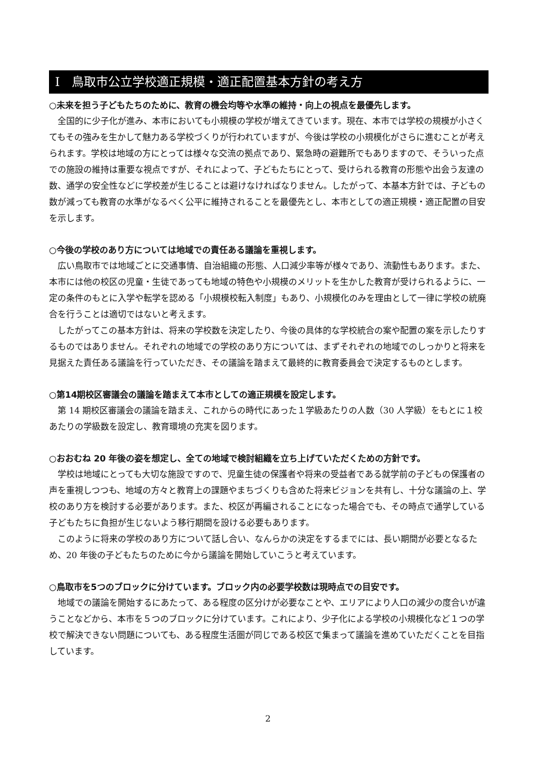Ⅰ　鳥取市公立学校適正規模・適正配置基本方針の考え方
○未来を担う子どもたちのために、教育の機会均等や水準の維持・向上の視点を最優先します。
全国的に少子化が進み、本市においても小規模の学校が増えてきています。現在、本市では学校の規模が小さくてもその強みを生かして魅力ある学校づくりが行われていますが、今後は学校の小規模化がさらに進むことが考えられます。学校は地域の方にとっては様々な交流の拠点であり、緊急時の避難所でもありますので、そういった点での施設の維持は重要な視点ですが、それによって、子どもたちにとって、受けられる教育の形態や出会う友達の数、通学の安全性などに学校差が生じることは避けなければなりません。したがって、本基本方針では、子どもの数が減っても教育の水準がなるべく公平に維持されることを最優先とし、本市としての適正規模・適正配置の目安を示します。
○今後の学校のあり方については地域での責任ある議論を重視します。
広い鳥取市では地域ごとに交通事情、自治組織の形態、人口減少率等が様々であり、流動性もあります。また、本市には他の校区の児童・生徒であっても地域の特色や小規模のメリットを生かした教育が受けられるように、一定の条件のもとに入学や転学を認める「小規模校転入制度」もあり、小規模化のみを理由として一律に学校の統廃合を行うことは適切ではないと考えます。
したがってこの基本方針は、将来の学校数を決定したり、今後の具体的な学校統合の案や配置の案を示したりするものではありません。それぞれの地域での学校のあり方については、まずそれぞれの地域でのしっかりと将来を見据えた責任ある議論を行っていただき、その議論を踏まえて最終的に教育委員会で決定するものとします。
○第14期校区審議会の議論を踏まえて本市としての適正規模を設定します。
第 14 期校区審議会の議論を踏まえ、これからの時代にあった１学級あたりの人数（30 人学級）をもとに１校あたりの学級数を設定し、教育環境の充実を図ります。
○おおむね 20 年後の姿を想定し、全ての地域で検討組織を立ち上げていただくための方針です。
学校は地域にとっても大切な施設ですので、児童生徒の保護者や将来の受益者である就学前の子どもの保護者の声を重視しつつも、地域の方々と教育上の課題やまちづくりも含めた将来ビジョンを共有し、十分な議論の上、学校のあり方を検討する必要があります。また、校区が再編されることになった場合でも、その時点で通学している子どもたちに負担が生じないよう移行期間を設ける必要もあります。
このように将来の学校のあり方について話し合い、なんらかの決定をするまでには、長い期間が必要となるため、20 年後の子どもたちのために今から議論を開始していこうと考えています。
○鳥取市を5つのブロックに分けています。ブロック内の必要学校数は現時点での目安です。
地域での議論を開始するにあたって、ある程度の区分けが必要なことや、エリアにより人口の減少の度合いが違うことなどから、本市を５つのブロックに分けています。これにより、少子化による学校の小規模化など１つの学校で解決できない問題についても、ある程度生活圏が同じである校区で集まって議論を進めていただくことを目指しています。
2